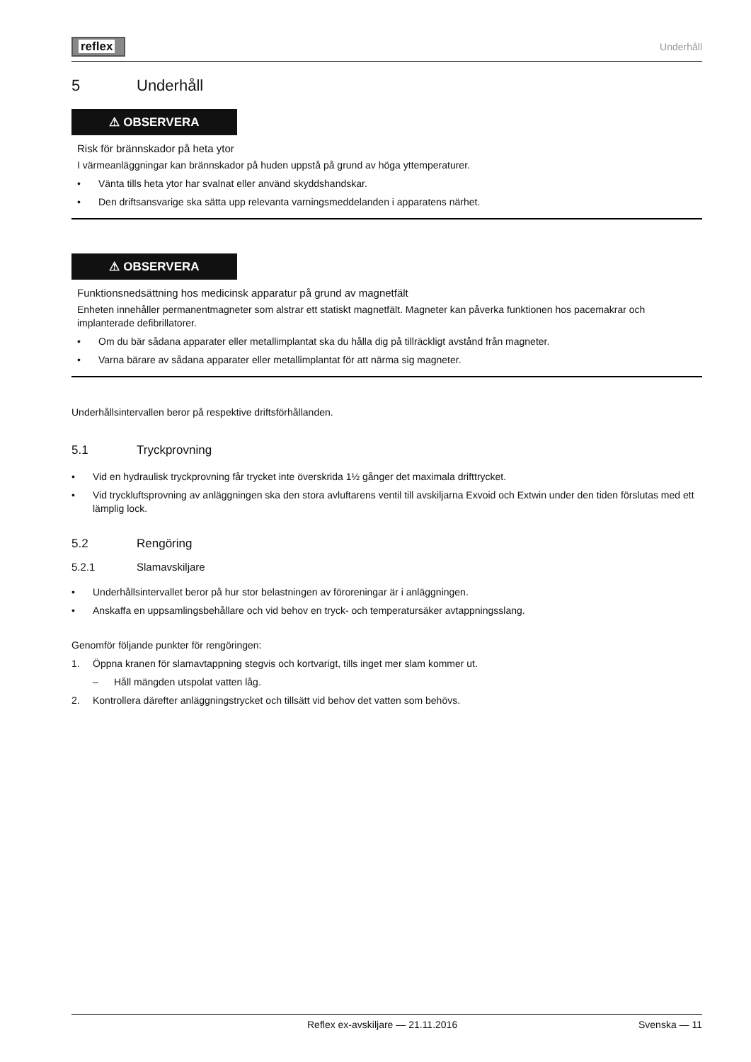reflex
Underhåll
5 Underhåll
⚠ OBSERVERA
Risk för brännskador på heta ytor
I värmeanläggningar kan brännskador på huden uppstå på grund av höga yttemperaturer.
• Vänta tills heta ytor har svalnat eller använd skyddshandskar.
• Den driftsansvarige ska sätta upp relevanta varningsmeddelanden i apparatens närhet.
⚠ OBSERVERA
Funktionsnedsättning hos medicinsk apparatur på grund av magnetfält
Enheten innehåller permanentmagneter som alstrar ett statiskt magnetfält. Magneter kan påverka funktionen hos pacemakrar och implanterade defibrillatorer.
• Om du bär sådana apparater eller metallimplantat ska du hålla dig på tillräckligt avstånd från magneter.
• Varna bärare av sådana apparater eller metallimplantat för att närma sig magneter.
Underhållsintervallen beror på respektive driftsförhållanden.
5.1 Tryckprovning
• Vid en hydraulisk tryckprovning får trycket inte överskrida 1½ gånger det maximala drifttrycket.
• Vid tryckluftsprovning av anläggningen ska den stora avluftarens ventil till avskiljarna Exvoid och Extwin under den tiden förslutas med ett lämplig lock.
5.2 Rengöring
5.2.1 Slamavskiljare
• Underhållsintervallet beror på hur stor belastningen av föroreningar är i anläggningen.
• Anskaffa en uppsamlingsbehållare och vid behov en tryck- och temperatursäker avtappningsslang.
Genomför följande punkter för rengöringen:
1. Öppna kranen för slamavtappning stegvis och kortvarigt, tills inget mer slam kommer ut.
– Håll mängden utspolat vatten låg.
2. Kontrollera därefter anläggningstrycket och tillsätt vid behov det vatten som behövs.
Reflex ex-avskiljare — 21.11.2016 Svenska — 11